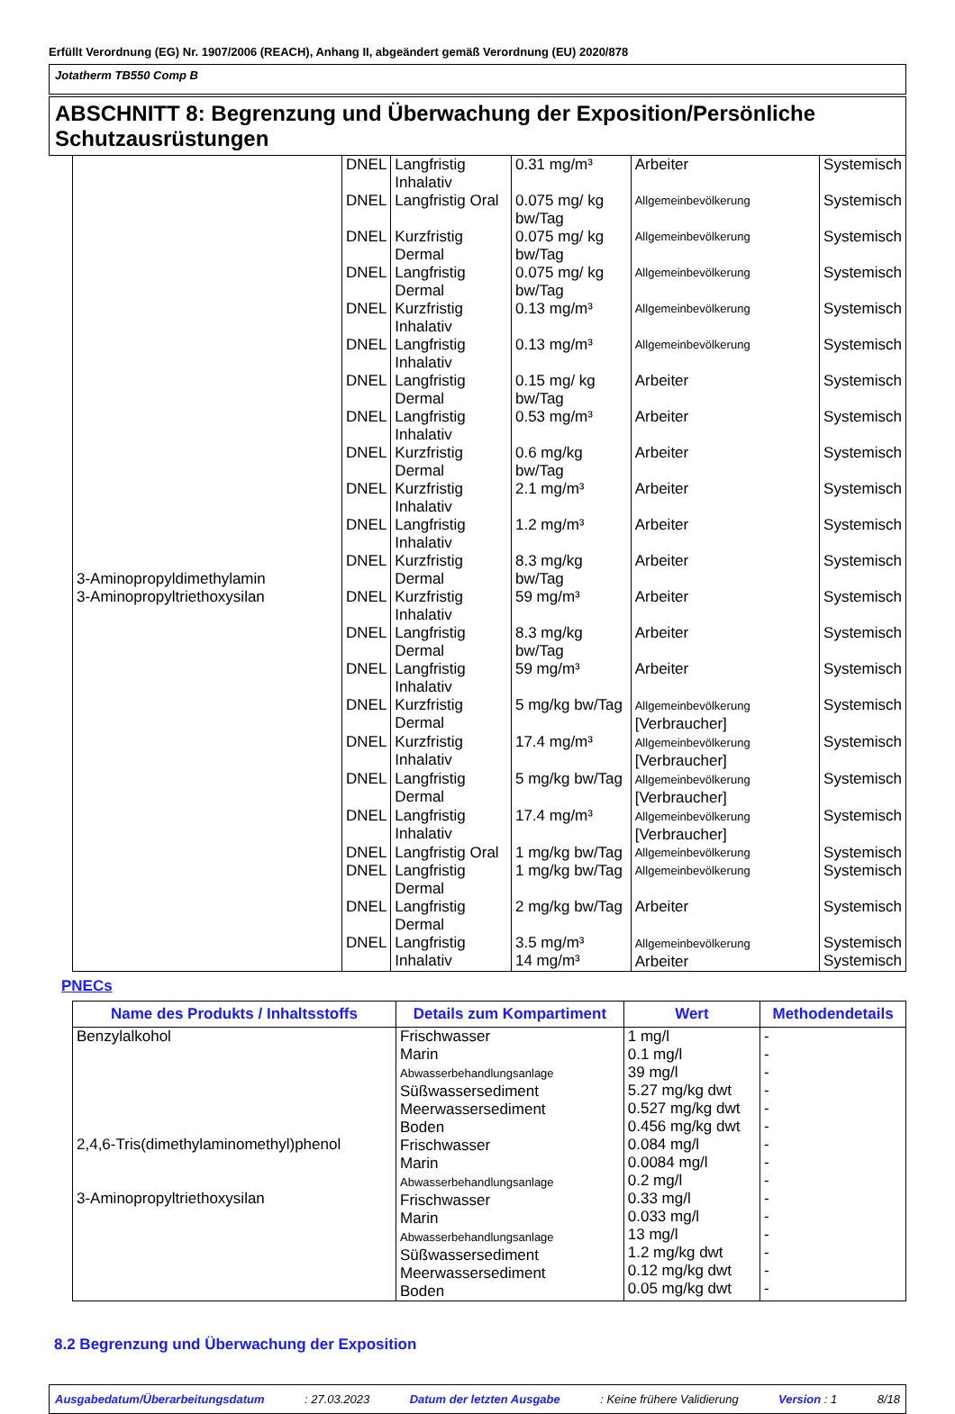Erfüllt Verordnung (EG) Nr. 1907/2006 (REACH), Anhang II, abgeändert gemäß Verordnung (EU) 2020/878
Jotatherm TB550 Comp B
ABSCHNITT 8: Begrenzung und Überwachung der Exposition/Persönliche Schutzausrüstungen
| 3-Aminopropyldimethylamin 3-Aminopropyltriethoxysilan | DNEL | Langfristig Inhalativ | 0.31 mg/m³ | Arbeiter | Systemisch |
| | DNEL | Langfristig Oral | 0.075 mg/ kg bw/Tag | Allgemeinbevölkerung | Systemisch |
| | DNEL | Kurzfristig Dermal | 0.075 mg/ kg bw/Tag | Allgemeinbevölkerung | Systemisch |
| | DNEL | Langfristig Dermal | 0.075 mg/ kg bw/Tag | Allgemeinbevölkerung | Systemisch |
| | DNEL | Kurzfristig Inhalativ | 0.13 mg/m³ | Allgemeinbevölkerung | Systemisch |
| | DNEL | Langfristig Inhalativ | 0.13 mg/m³ | Allgemeinbevölkerung | Systemisch |
| | DNEL | Langfristig Dermal | 0.15 mg/ kg bw/Tag | Arbeiter | Systemisch |
| | DNEL | Langfristig Inhalativ | 0.53 mg/m³ | Arbeiter | Systemisch |
| | DNEL | Kurzfristig Dermal | 0.6 mg/kg bw/Tag | Arbeiter | Systemisch |
| | DNEL | Kurzfristig Inhalativ | 2.1 mg/m³ | Arbeiter | Systemisch |
| | DNEL | Langfristig Inhalativ | 1.2 mg/m³ | Arbeiter | Systemisch |
| | DNEL | Kurzfristig Dermal | 8.3 mg/kg bw/Tag | Arbeiter | Systemisch |
| | DNEL | Kurzfristig Inhalativ | 59 mg/m³ | Arbeiter | Systemisch |
| | DNEL | Langfristig Dermal | 8.3 mg/kg bw/Tag | Arbeiter | Systemisch |
| | DNEL | Langfristig Inhalativ | 59 mg/m³ | Arbeiter | Systemisch |
| | DNEL | Kurzfristig Dermal | 5 mg/kg bw/Tag | Allgemeinbevölkerung [Verbraucher] | Systemisch |
| | DNEL | Kurzfristig Inhalativ | 17.4 mg/m³ | Allgemeinbevölkerung [Verbraucher] | Systemisch |
| | DNEL | Langfristig Dermal | 5 mg/kg bw/Tag | Allgemeinbevölkerung [Verbraucher] | Systemisch |
| | DNEL | Langfristig Inhalativ | 17.4 mg/m³ | Allgemeinbevölkerung [Verbraucher] | Systemisch |
| | DNEL | Langfristig Oral | 1 mg/kg bw/Tag | Allgemeinbevölkerung | Systemisch |
| | DNEL | Langfristig Dermal | 1 mg/kg bw/Tag | Allgemeinbevölkerung | Systemisch |
| | DNEL | Langfristig Dermal | 2 mg/kg bw/Tag | Arbeiter | Systemisch |
| | DNEL | Langfristig Inhalativ | 3.5 mg/m³ 14 mg/m³ | Allgemeinbevölkerung Arbeiter | Systemisch Systemisch |
PNECs
| Name des Produkts / Inhaltsstoffs | Details zum Kompartiment | Wert | Methodendetails |
| --- | --- | --- | --- |
| Benzylalkohol 2,4,6-Tris(dimethylaminomethyl)phenol 3-Aminopropyltriethoxysilan | Frischwasser Marin Abwasserbehandlungsanlage Süßwassersediment Meerwassersediment Boden Frischwasser Marin Abwasserbehandlungsanlage Frischwasser Marin Abwasserbehandlungsanlage Süßwassersediment Meerwassersediment Boden | 1 mg/l 0.1 mg/l 39 mg/l 5.27 mg/kg dwt 0.527 mg/kg dwt 0.456 mg/kg dwt 0.084 mg/l 0.0084 mg/l 0.2 mg/l 0.33 mg/l 0.033 mg/l 13 mg/l 1.2 mg/kg dwt 0.12 mg/kg dwt 0.05 mg/kg dwt | - - - - - - - - - - - - - - - |
8.2 Begrenzung und Überwachung der Exposition
Ausgabedatum/Überarbeitungsdatum: 27.03.2023 Datum der letzten Ausgabe: Keine frühere Validierung Version : 1 8/18